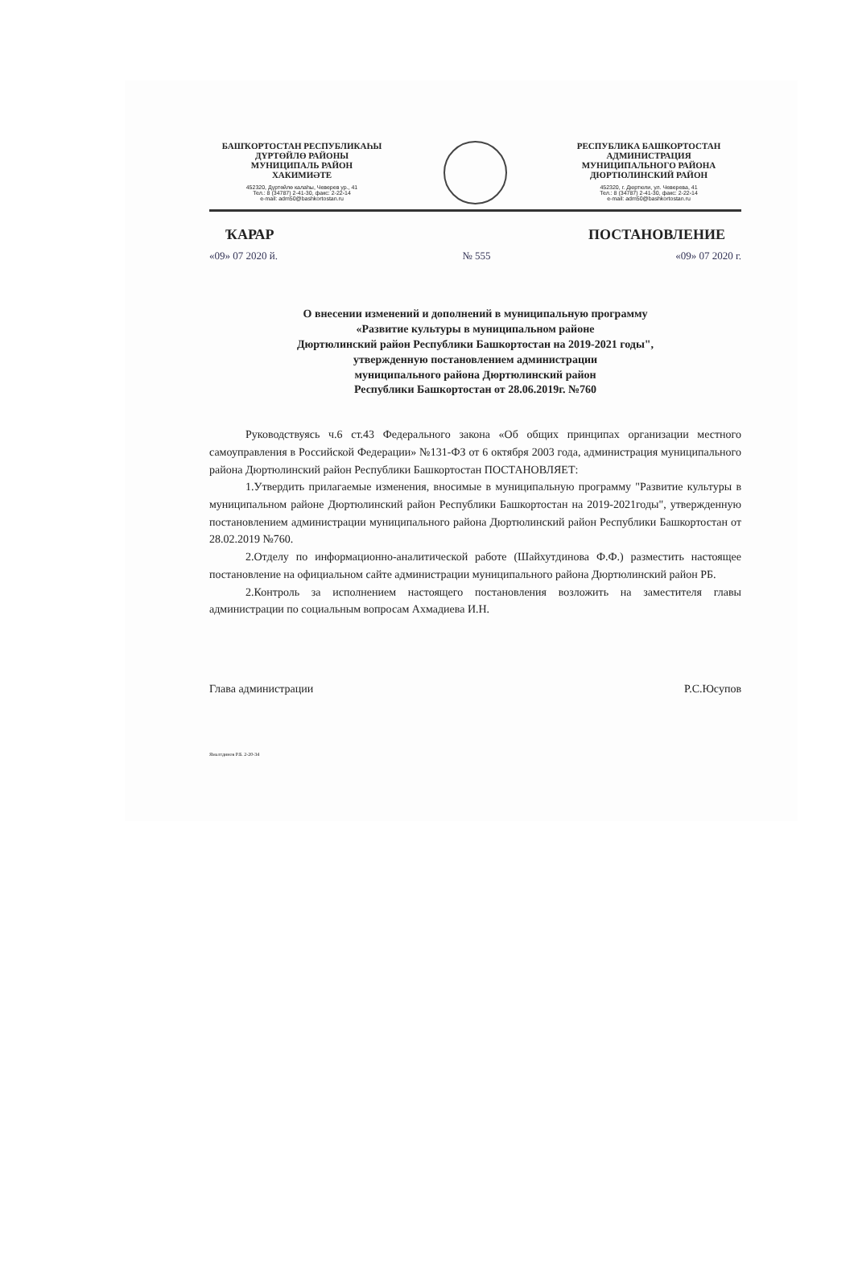БАШҠОРТОСТАН РЕСПУБЛИКАҺЫ
ДҮРТӨЙЛӨ РАЙОНЫ
МУНИЦИПАЛЬ РАЙОН
ХАКИМИӘТЕ
452320, Дүртөйлө калаһы, Чеверев ур., 41
Тел.: 8 (34787) 2-41-30, факс: 2-22-14
e-mail: adm50@bashkortostan.ru
РЕСПУБЛИКА БАШКОРТОСТАН
АДМИНИСТРАЦИЯ
МУНИЦИПАЛЬНОГО РАЙОНА
ДЮРТЮЛИНСКИЙ РАЙОН
452320, г. Дюртюли, ул. Чеверева, 41
Тел.: 8 (34787) 2-41-30, факс: 2-22-14
e-mail: adm50@bashkortostan.ru
ҠАРАР ПОСТАНОВЛЕНИЕ
«09» 07 2020 й. № 555 «09» 07 2020 г.
О внесении изменений и дополнений в муниципальную программу
«Развитие культуры в муниципальном районе
Дюртюлинский район Республики Башкортостан на 2019-2021 годы",
утвержденную постановлением администрации
муниципального района Дюртюлинский район
Республики Башкортостан от 28.06.2019г. №760
Руководствуясь ч.6 ст.43 Федерального закона «Об общих принципах организации местного самоуправления в Российской Федерации» №131-ФЗ от 6 октября 2003 года, администрация муниципального района Дюртюлинский район Республики Башкортостан ПОСТАНОВЛЯЕТ:
1.Утвердить прилагаемые изменения, вносимые в муниципальную программу "Развитие культуры в муниципальном районе Дюртюлинский район Республики Башкортостан на 2019-2021годы", утвержденную постановлением администрации муниципального района Дюртюлинский район Республики Башкортостан от 28.02.2019 №760.
2.Отделу по информационно-аналитической работе (Шайхутдинова Ф.Ф.) разместить настоящее постановление на официальном сайте администрации муниципального района Дюртюлинский район РБ.
2.Контроль за исполнением настоящего постановления возложить на заместителя главы администрации по социальным вопросам Ахмадиева И.Н.
Глава администрации Р.С.Юсупов
Ямалтдинов Р.Б. 2-20-34